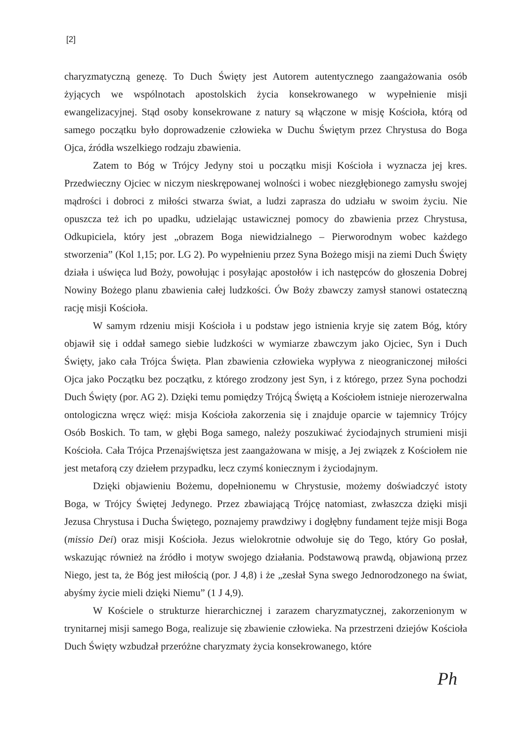[2]
charyzmatyczną genezę. To Duch Święty jest Autorem autentycznego zaangażowania osób żyjących we wspólnotach apostolskich życia konsekrowanego w wypełnienie misji ewangelizacyjnej. Stąd osoby konsekrowane z natury są włączone w misję Kościoła, którą od samego początku było doprowadzenie człowieka w Duchu Świętym przez Chrystusa do Boga Ojca, źródła wszelkiego rodzaju zbawienia.
Zatem to Bóg w Trójcy Jedyny stoi u początku misji Kościoła i wyznacza jej kres. Przedwieczny Ojciec w niczym nieskrępowanej wolności i wobec niezgłębionego zamysłu swojej mądrości i dobroci z miłości stwarza świat, a ludzi zaprasza do udziału w swoim życiu. Nie opuszcza też ich po upadku, udzielając ustawicznej pomocy do zbawienia przez Chrystusa, Odkupiciela, który jest „obrazem Boga niewidzialnego – Pierworodnym wobec każdego stworzenia” (Kol 1,15; por. LG 2). Po wypełnieniu przez Syna Bożego misji na ziemi Duch Święty działa i uświęca lud Boży, powołując i posyłając apostołów i ich następców do głoszenia Dobrej Nowiny Bożego planu zbawienia całej ludzkości. Ów Boży zbawczy zamysł stanowi ostateczną rację misji Kościoła.
W samym rdzeniu misji Kościoła i u podstaw jego istnienia kryje się zatem Bóg, który objawił się i oddał samego siebie ludzkości w wymiarze zbawczym jako Ojciec, Syn i Duch Święty, jako cała Trójca Święta. Plan zbawienia człowieka wypływa z nieograniczonej miłości Ojca jako Początku bez początku, z którego zrodzony jest Syn, i z którego, przez Syna pochodzi Duch Święty (por. AG 2). Dzięki temu pomiędzy Trójcą Świętą a Kościołem istnieje nierozerwalna ontologiczna wręcz więź: misja Kościoła zakorzenia się i znajduje oparcie w tajemnicy Trójcy Osób Boskich. To tam, w głębi Boga samego, należy poszukiwać życiodajnych strumieni misji Kościoła. Cała Trójca Przenajświętsza jest zaangażowana w misję, a Jej związek z Kościołem nie jest metaforą czy dziełem przypadku, lecz czymś koniecznym i życiodajnym.
Dzięki objawieniu Bożemu, dopełnionemu w Chrystusie, możemy doświadczyć istoty Boga, w Trójcy Świętej Jedynego. Przez zbawiającą Trójcę natomiast, zwłaszcza dzięki misji Jezusa Chrystusa i Ducha Świętego, poznajemy prawdziwy i dogłębny fundament tejże misji Boga (missio Dei) oraz misji Kościoła. Jezus wielokrotnie odwołuje się do Tego, który Go posłał, wskazując również na źródło i motyw swojego działania. Podstawową prawdą, objawioną przez Niego, jest ta, że Bóg jest miłością (por. J 4,8) i że „zesłał Syna swego Jednorodzonego na świat, abyśmy życie mieli dzięki Niemu” (1 J 4,9).
W Kościele o strukturze hierarchicznej i zarazem charyzmatycznej, zakorzenionym w trynitarnej misji samego Boga, realizuje się zbawienie człowieka. Na przestrzeni dziejów Kościoła Duch Święty wzbudzał przeróżne charyzmaty życia konsekrowanego, które
Ph